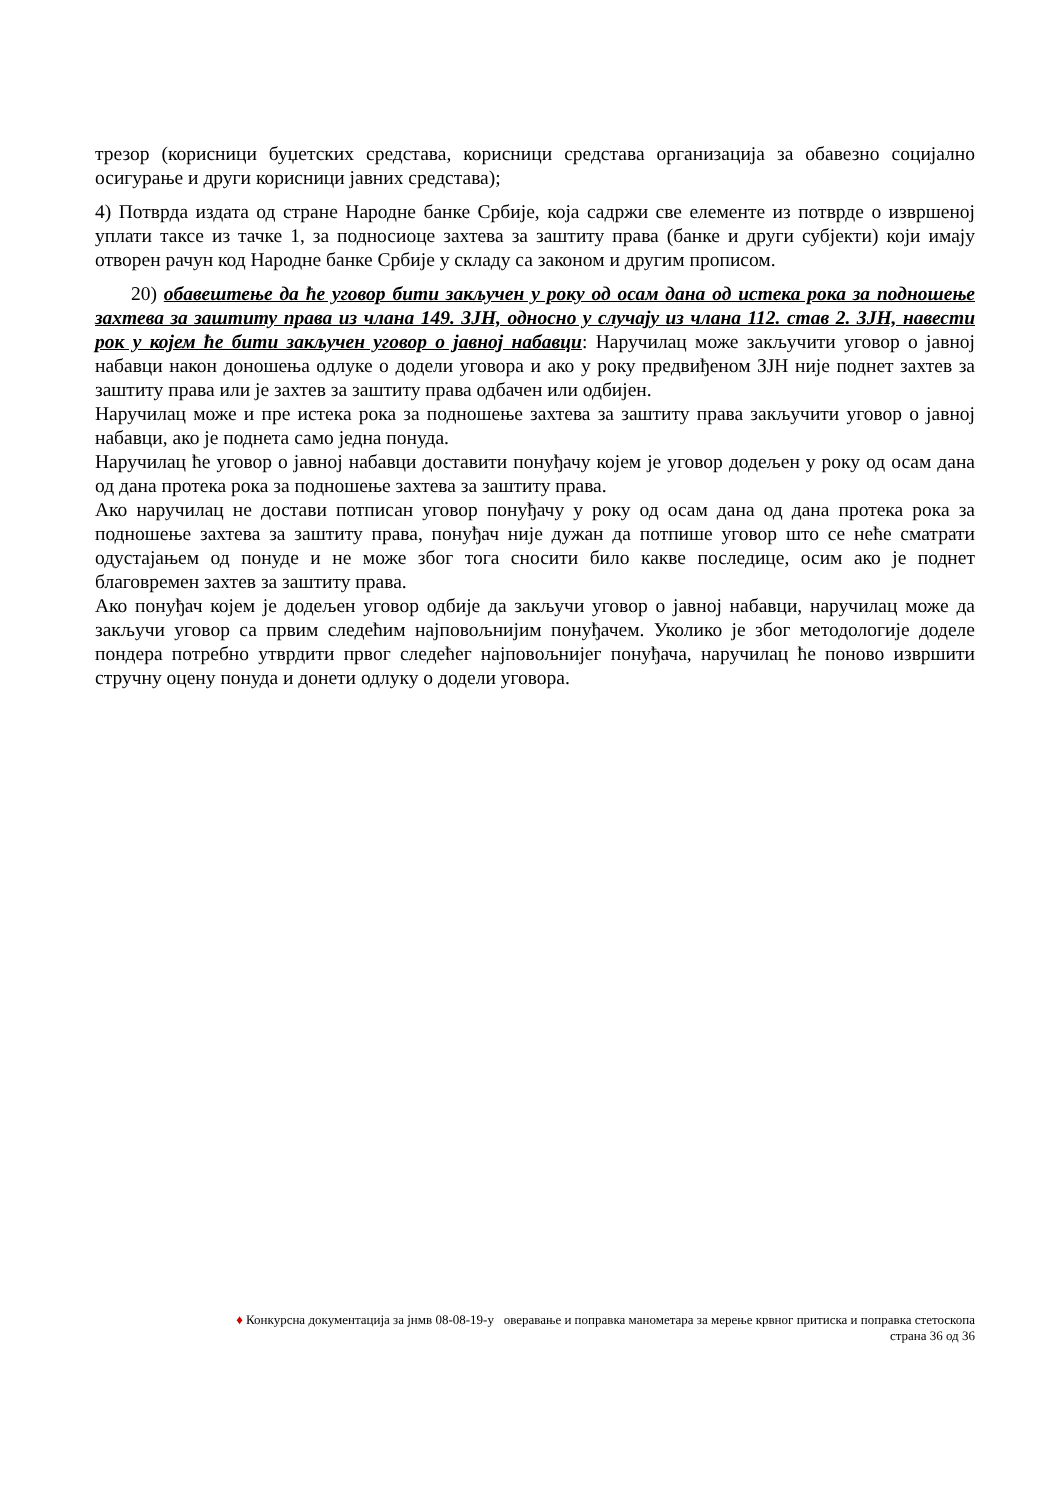трезор (корисници буџетских средстава, корисници средстава организација за обавезно социјално осигурање и други корисници јавних средстава);
4) Потврда издата од стране Народне банке Србије, која садржи све елементе из потврде о извршеној уплати таксе из тачке 1, за подносиоце захтева за заштиту права (банке и други субјекти) који имају отворен рачун код Народне банке Србије у складу са законом и другим прописом.
20) обавештење да ће уговор бити закључен у року од осам дана од истека рока за подношење захтева за заштиту права из члана 149. ЗЈН, односно у случају из члана 112. став 2. ЗЈН, навести рок у којем ће бити закључен уговор о јавној набавци: Наручилац може закључити уговор о јавној набавци након доношења одлуке о додели уговора и ако у року предвиђеном ЗЈН није поднет захтев за заштиту права или је захтев за заштиту права одбачен или одбијен.
Наручилац може и пре истека рока за подношење захтева за заштиту права закључити уговор о јавној набавци, ако је поднета само једна понуда.
Наручилац ће уговор о јавној набавци доставити понуђачу којем је уговор додељен у року од осам дана од дана протека рока за подношење захтева за заштиту права.
Ако наручилац не достави потписан уговор понуђачу у року од осам дана од дана протека рока за подношење захтева за заштиту права, понуђач није дужан да потпише уговор што се неће сматрати одустајањем од понуде и не може због тога сносити било какве последице, осим ако је поднет благовремен захтев за заштиту права.
Ако понуђач којем је додељен уговор одбије да закључи уговор о јавној набавци, наручилац може да закључи уговор са првим следећим најповољнијим понуђачем. Уколико је због методологије доделе пондера потребно утврдити првог следећег најповољнијег понуђача, наручилац ће поново извршити стручну оцену понуда и донети одлуку о додели уговора.
♦ Конкурсна документација за јнмв 08-08-19-у оверавање и поправка манометара за мерење крвног притиска и поправка стетоскопа
страна 36 од 36